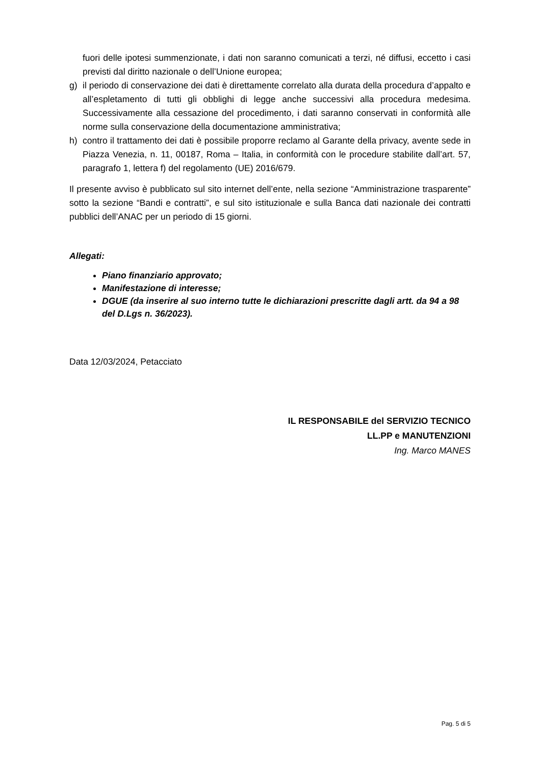fuori delle ipotesi summenzionate, i dati non saranno comunicati a terzi, né diffusi, eccetto i casi previsti dal diritto nazionale o dell’Unione europea;
g) il periodo di conservazione dei dati è direttamente correlato alla durata della procedura d’appalto e all’espletamento di tutti gli obblighi di legge anche successivi alla procedura medesima. Successivamente alla cessazione del procedimento, i dati saranno conservati in conformità alle norme sulla conservazione della documentazione amministrativa;
h) contro il trattamento dei dati è possibile proporre reclamo al Garante della privacy, avente sede in Piazza Venezia, n. 11, 00187, Roma – Italia, in conformità con le procedure stabilite dall’art. 57, paragrafo 1, lettera f) del regolamento (UE) 2016/679.
Il presente avviso è pubblicato sul sito internet dell’ente, nella sezione “Amministrazione trasparente” sotto la sezione “Bandi e contratti”, e sul sito istituzionale e sulla Banca dati nazionale dei contratti pubblici dell’ANAC per un periodo di 15 giorni.
Allegati:
Piano finanziario approvato;
Manifestazione di interesse;
DGUE (da inserire al suo interno tutte le dichiarazioni prescritte dagli artt. da 94 a 98 del D.Lgs n. 36/2023).
Data 12/03/2024, Petacciato
IL RESPONSABILE del SERVIZIO TECNICO
LL.PP e MANUTENZIONI
Ing. Marco MANES
Pag. 5 di 5